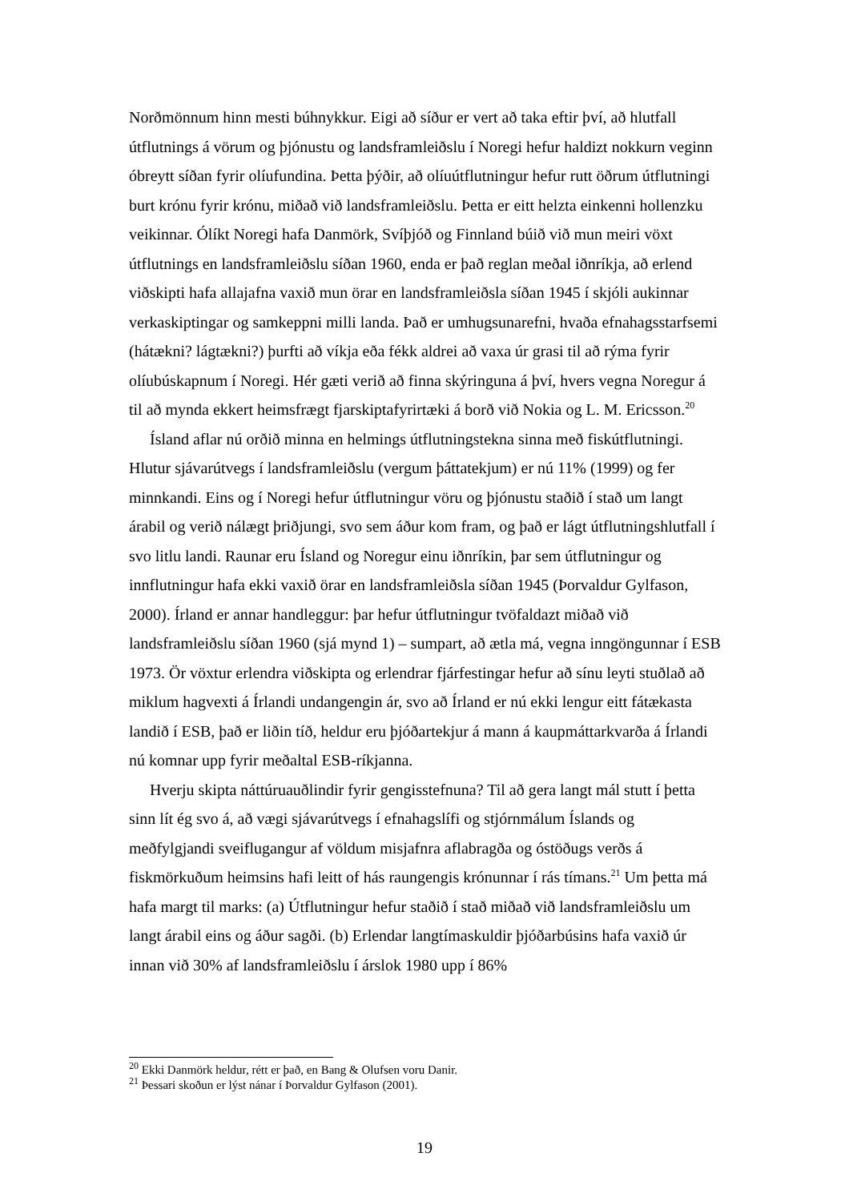Norðmönnum hinn mesti búhnykkur. Eigi að síður er vert að taka eftir því, að hlutfall útflutnings á vörum og þjónustu og landsframleiðslu í Noregi hefur haldizt nokkurn veginn óbreytt síðan fyrir olíufundina. Þetta þýðir, að olíuútflutningur hefur rutt öðrum útflutningi burt krónu fyrir krónu, miðað við landsframleiðslu. Þetta er eitt helzta einkenni hollenzku veikinnar. Ólíkt Noregi hafa Danmörk, Svíþjóð og Finnland búið við mun meiri vöxt útflutnings en landsframleiðslu síðan 1960, enda er það reglan meðal iðnríkja, að erlend viðskipti hafa allajafna vaxið mun örar en landsframleiðsla síðan 1945 í skjóli aukinnar verkaskiptingar og samkeppni milli landa. Það er umhugsunarefni, hvaða efnahagsstarfsemi (hátækni? lágtækni?) þurfti að víkja eða fékk aldrei að vaxa úr grasi til að rýma fyrir olíubúskapnum í Noregi. Hér gæti verið að finna skýringuna á því, hvers vegna Noregur á til að mynda ekkert heimsfrægt fjarskiptafyrirtæki á borð við Nokia og L. M. Ericsson.<sup>20</sup>
Ísland aflar nú orðið minna en helmings útflutningstekna sinna með fiskútflutningi. Hlutur sjávarútvegs í landsframleiðslu (vergum þáttatekjum) er nú 11% (1999) og fer minnkandi. Eins og í Noregi hefur útflutningur vöru og þjónustu staðið í stað um langt árabil og verið nálægt þriðjungi, svo sem áður kom fram, og það er lágt útflutningshlutfall í svo litlu landi. Raunar eru Ísland og Noregur einu iðnríkin, þar sem útflutningur og innflutningur hafa ekki vaxið örar en landsframleiðsla síðan 1945 (Þorvaldur Gylfason, 2000). Írland er annar handleggur: þar hefur útflutningur tvöfaldazt miðað við landsframleiðslu síðan 1960 (sjá mynd 1) – sumpart, að ætla má, vegna inngöngunnar í ESB 1973. Ör vöxtur erlendra viðskipta og erlendrar fjárfestingar hefur að sínu leyti stuðlað að miklum hagvexti á Írlandi undangengin ár, svo að Írland er nú ekki lengur eitt fátækasta landið í ESB, það er liðin tíð, heldur eru þjóðartekjur á mann á kaupmáttarkvarða á Írlandi nú komnar upp fyrir meðaltal ESB-ríkjanna.
Hverju skipta náttúruauðlindir fyrir gengisstefnuna? Til að gera langt mál stutt í þetta sinn lít ég svo á, að vægi sjávarútvegs í efnahagslífi og stjórnmálum Íslands og meðfylgjandi sveiflugangur af völdum misjafnra aflabragða og óstöðugs verðs á fiskmörkuðum heimsins hafi leitt of hás raungengis krónunnar í rás tímans.<sup>21</sup> Um þetta má hafa margt til marks: (a) Útflutningur hefur staðið í stað miðað við landsframleiðslu um langt árabil eins og áður sagði. (b) Erlendar langtímaskuldir þjóðarbúsins hafa vaxið úr innan við 30% af landsframleiðslu í árslok 1980 upp í 86%
<sup>20</sup> Ekki Danmörk heldur, rétt er það, en Bang & Olufsen voru Danir.
<sup>21</sup> Þessari skoðun er lýst nánar í Þorvaldur Gylfason (2001).
19